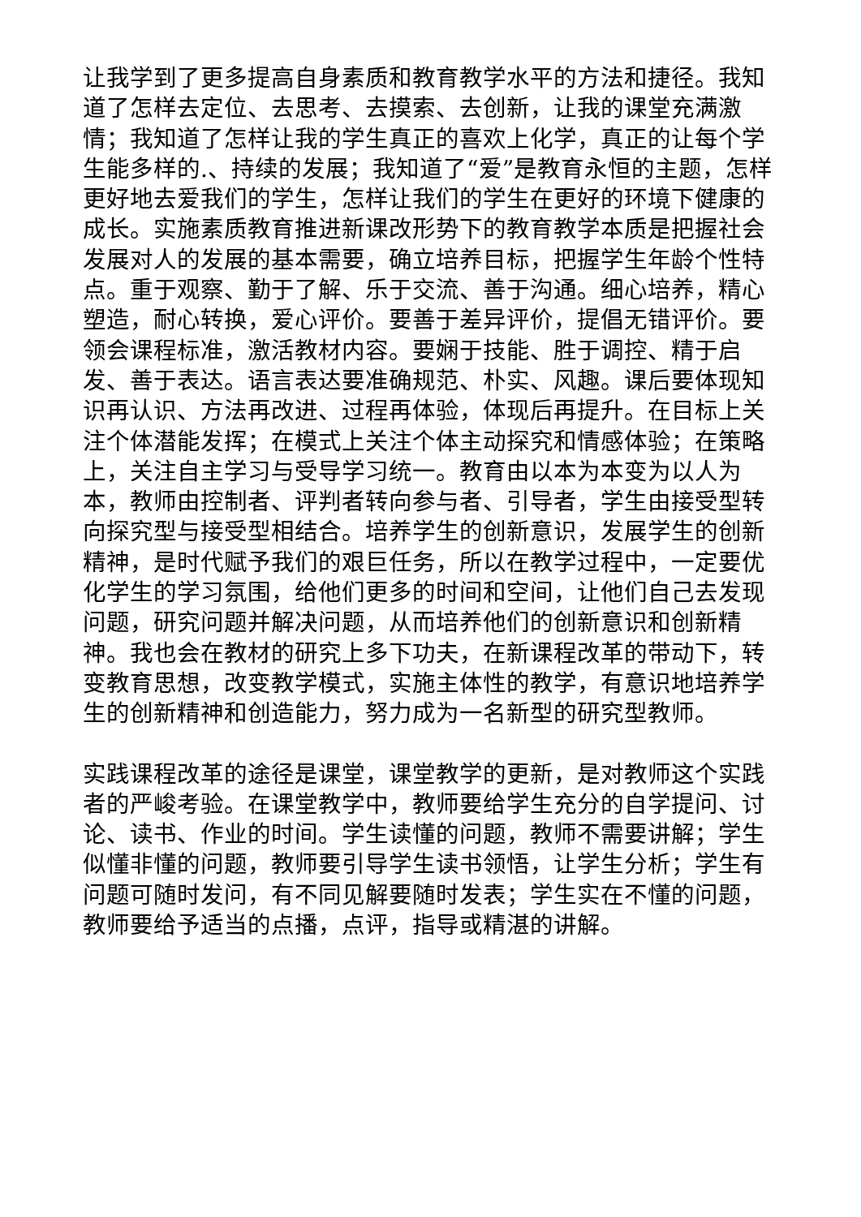让我学到了更多提高自身素质和教育教学水平的方法和捷径。我知道了怎样去定位、去思考、去摸索、去创新，让我的课堂充满激情；我知道了怎样让我的学生真正的喜欢上化学，真正的让每个学生能多样的.、持续的发展；我知道了“爱”是教育永恒的主题，怎样更好地去爱我们的学生，怎样让我们的学生在更好的环境下健康的成长。实施素质教育推进新课改形势下的教育教学本质是把握社会发展对人的发展的基本需要，确立培养目标，把握学生年龄个性特点。重于观察、勤于了解、乐于交流、善于沟通。细心培养，精心塑造，耐心转换，爱心评价。要善于差异评价，提倡无错评价。要领会课程标准，激活教材内容。要娴于技能、胜于调控、精于启发、善于表达。语言表达要准确规范、朴实、风趣。课后要体现知识再认识、方法再改进、过程再体验，体现后再提升。在目标上关注个体潜能发挥；在模式上关注个体主动探究和情感体验；在策略上，关注自主学习与受导学习统一。教育由以本为本变为以人为本，教师由控制者、评判者转向参与者、引导者，学生由接受型转向探究型与接受型相结合。培养学生的创新意识，发展学生的创新精神，是时代赋予我们的艰巨任务，所以在教学过程中，一定要优化学生的学习氛围，给他们更多的时间和空间，让他们自己去发现问题，研究问题并解决问题，从而培养他们的创新意识和创新精神。我也会在教材的研究上多下功夫，在新课程改革的带动下，转变教育思想，改变教学模式，实施主体性的教学，有意识地培养学生的创新精神和创造能力，努力成为一名新型的研究型教师。
实践课程改革的途径是课堂，课堂教学的更新，是对教师这个实践者的严峻考验。在课堂教学中，教师要给学生充分的自学提问、讨论、读书、作业的时间。学生读懂的问题，教师不需要讲解；学生似懂非懂的问题，教师要引导学生读书领悟，让学生分析；学生有问题可随时发问，有不同见解要随时发表；学生实在不懂的问题，教师要给予适当的点播，点评，指导或精湛的讲解。